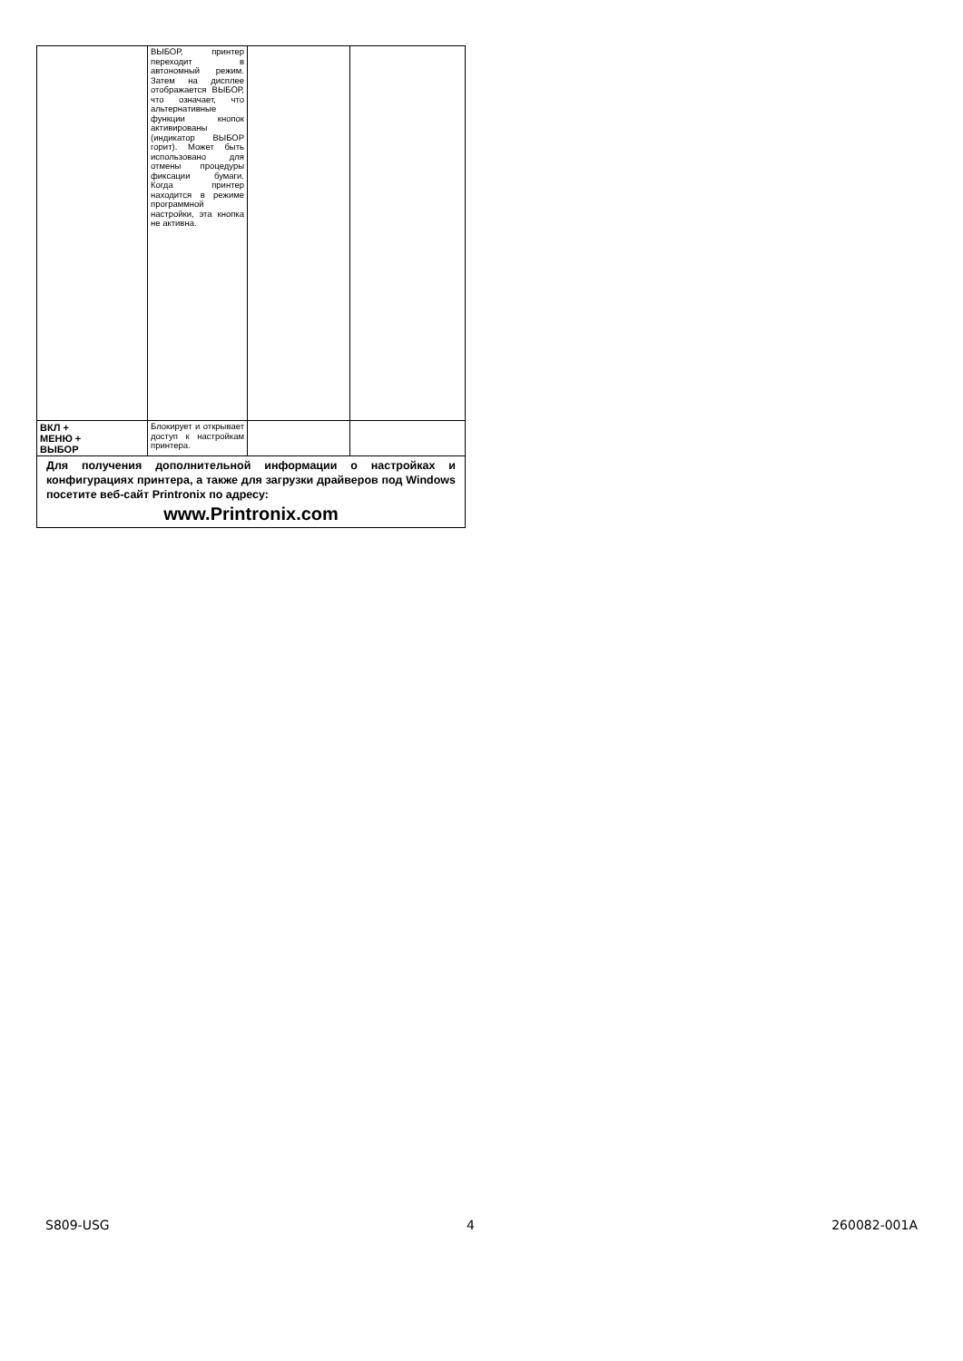| | ВЫБОР, принтер переходит в автономный режим. Затем на дисплее отображается ВЫБОР, что означает, что альтернативные функции кнопок активированы (индикатор ВЫБОР горит). Может быть использовано для отмены процедуры фиксации бумаги. Когда принтер находится в режиме программной настройки, эта кнопка не активна. | | |
| ВКЛ + МЕНЮ + ВЫБОР | Блокирует и открывает доступ к настройкам принтера. | | |
| Для получения дополнительной информации о настройках и конфигурациях принтера, а также для загрузки драйверов под Windows посетите веб-сайт Printronix по адресу: www.Printronix.com | | | |
S809-USG 4 260082-001A